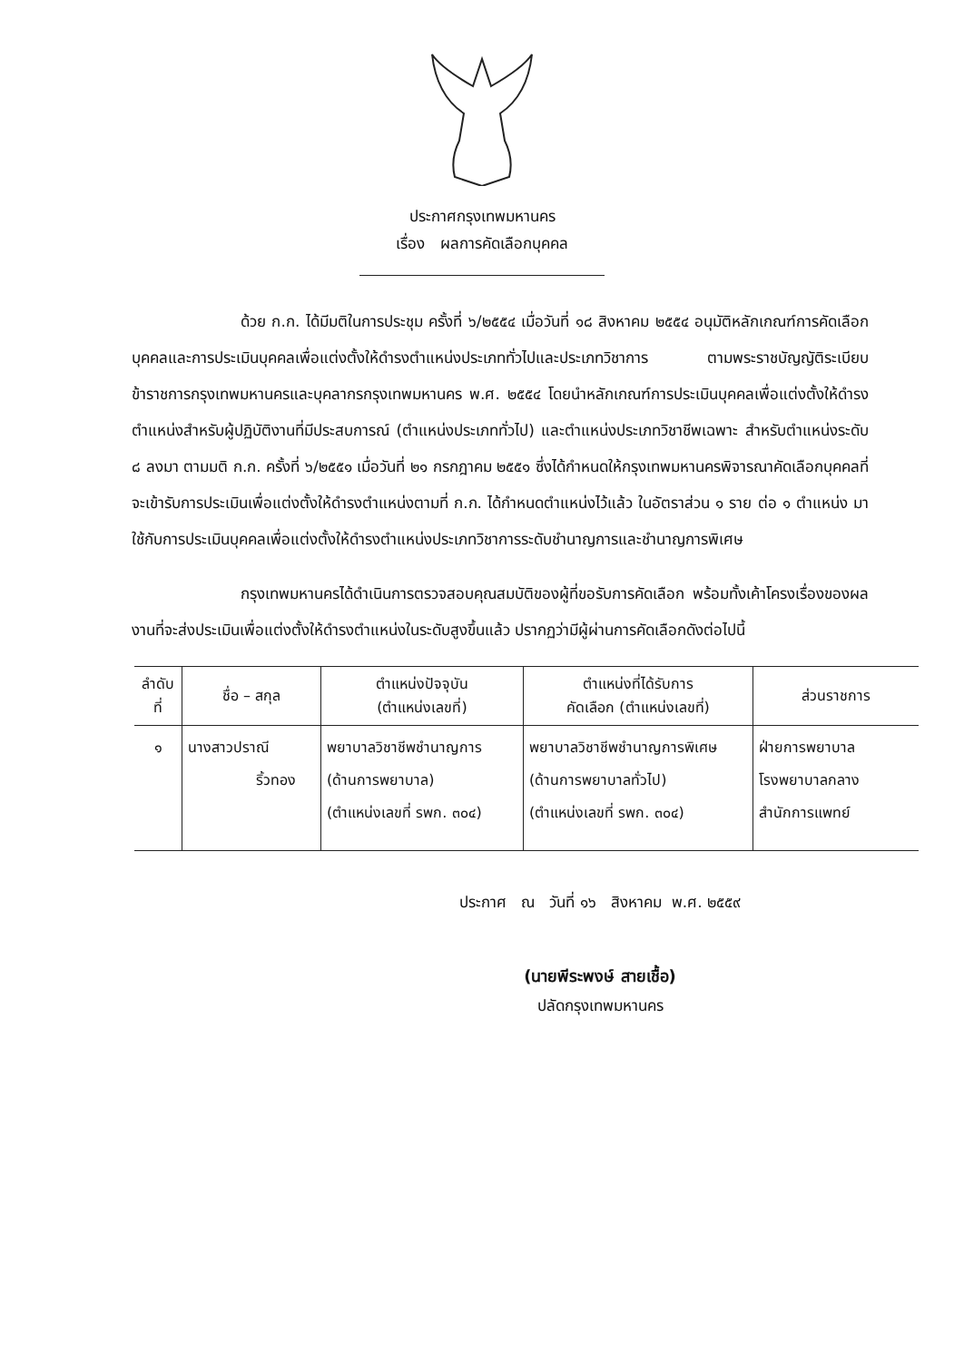ประกาศกรุงเทพมหานคร
เรื่อง ผลการคัดเลือกบุคคล
ด้วย ก.ก. ได้มีมติในการประชุม ครั้งที่ ๖/๒๕๕๔ เมื่อวันที่ ๑๘ สิงหาคม ๒๕๕๔ อนุมัติหลักเกณฑ์การคัดเลือกบุคคลและการประเมินบุคคลเพื่อแต่งตั้งให้ดำรงตำแหน่งประเภททั่วไปและประเภทวิชาการ ตามพระราชบัญญัติระเบียบข้าราชการกรุงเทพมหานครและบุคลากรกรุงเทพมหานคร พ.ศ. ๒๕๕๔ โดยนำหลักเกณฑ์การประเมินบุคคลเพื่อแต่งตั้งให้ดำรงตำแหน่งสำหรับผู้ปฏิบัติงานที่มีประสบการณ์ (ตำแหน่งประเภททั่วไป) และตำแหน่งประเภทวิชาชีพเฉพาะ สำหรับตำแหน่งระดับ ๘ ลงมา ตามมติ ก.ก. ครั้งที่ ๖/๒๕๕๑ เมื่อวันที่ ๒๑ กรกฎาคม ๒๕๕๑ ซึ่งได้กำหนดให้กรุงเทพมหานครพิจารณาคัดเลือกบุคคลที่จะเข้ารับการประเมินเพื่อแต่งตั้งให้ดำรงตำแหน่งตามที่ ก.ก. ได้กำหนดตำแหน่งไว้แล้ว ในอัตราส่วน ๑ ราย ต่อ ๑ ตำแหน่ง มาใช้กับการประเมินบุคคลเพื่อแต่งตั้งให้ดำรงตำแหน่งประเภทวิชาการระดับชำนาญการและชำนาญการพิเศษ
กรุงเทพมหานครได้ดำเนินการตรวจสอบคุณสมบัติของผู้ที่ขอรับการคัดเลือก พร้อมทั้งเค้าโครงเรื่องของผลงานที่จะส่งประเมินเพื่อแต่งตั้งให้ดำรงตำแหน่งในระดับสูงขึ้นแล้ว ปรากฏว่ามีผู้ผ่านการคัดเลือกดังต่อไปนี้
| ลำดับ ที่ | ชื่อ – สกุล | ตำแหน่งปัจจุบัน (ตำแหน่งเลขที่) | ตำแหน่งที่ได้รับการ คัดเลือก (ตำแหน่งเลขที่) | ส่วนราชการ |
| --- | --- | --- | --- | --- |
| ๑ | นางสาวปราณี ริ้วทอง | พยาบาลวิชาชีพชำนาญการ (ด้านการพยาบาล) (ตำแหน่งเลขที่ รพก. ๓๐๔) | พยาบาลวิชาชีพชำนาญการพิเศษ (ด้านการพยาบาลทั่วไป) (ตำแหน่งเลขที่ รพก. ๓๐๔) | ฝ่ายการพยาบาล โรงพยาบาลกลาง สำนักการแพทย์ |
ประกาศ ณ วันที่ ๑๖ สิงหาคม พ.ศ. ๒๕๕๙
(นายพีระพงษ์ สายเชื้อ)
ปลัดกรุงเทพมหานคร